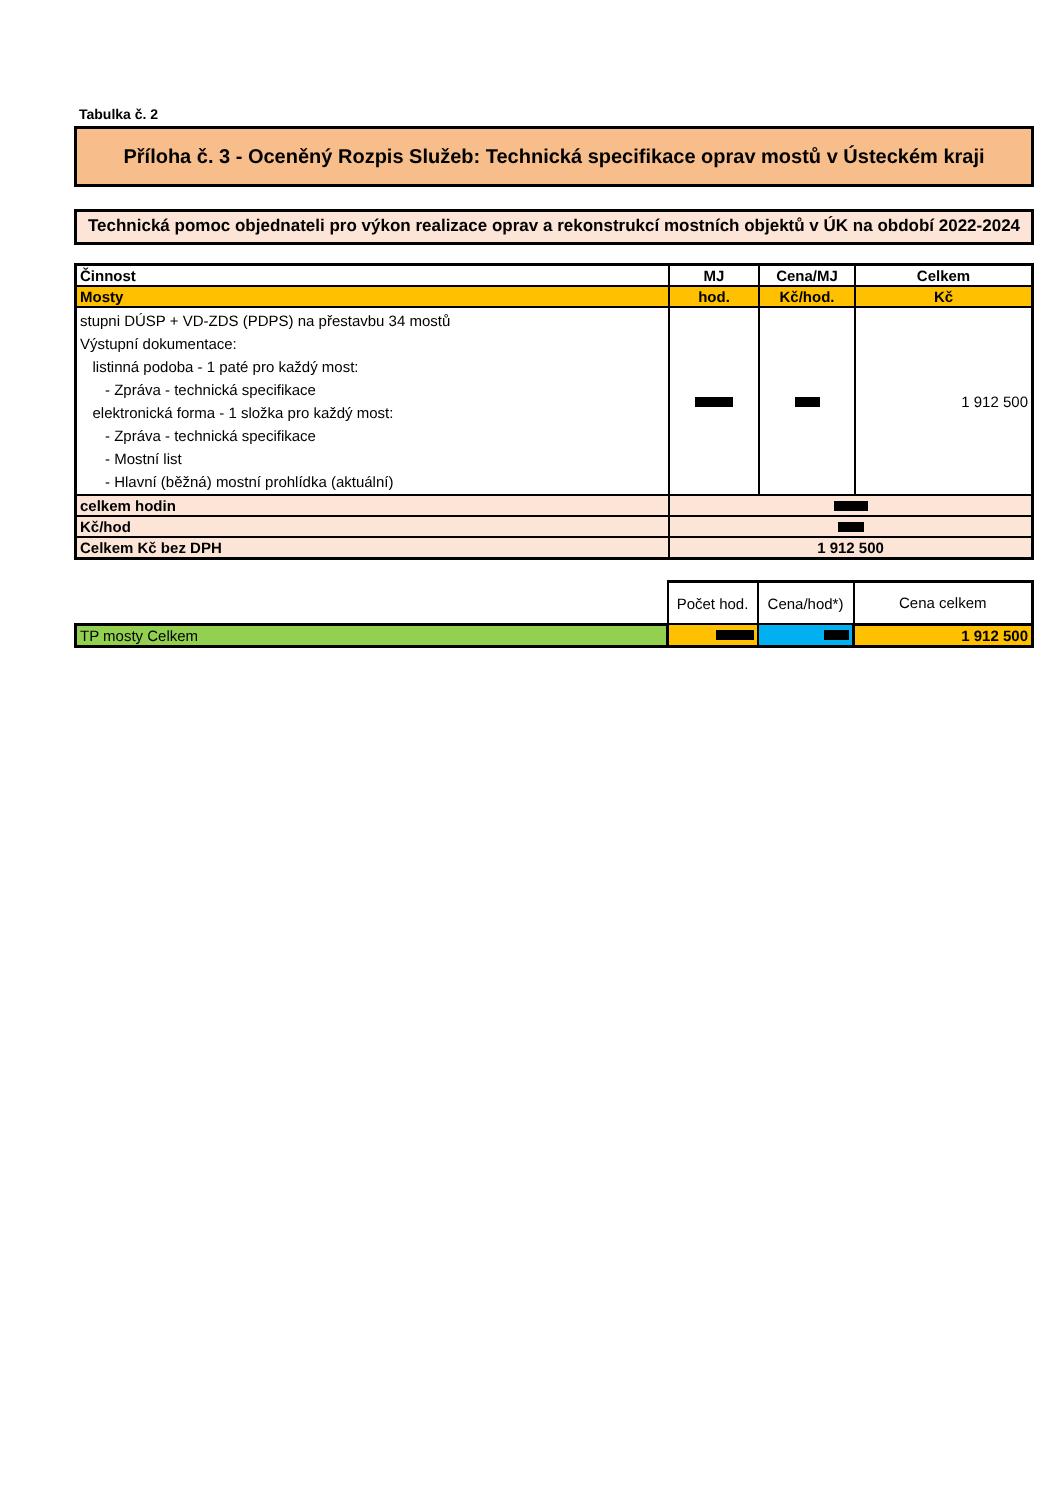Tabulka č. 2
Příloha č. 3 - Oceněný Rozpis Služeb: Technická specifikace oprav mostů v Ústeckém kraji
Technická pomoc objednateli pro výkon realizace oprav a rekonstrukcí mostních objektů v ÚK na období 2022-2024
| Činnost | MJ | Cena/MJ | Celkem |
| --- | --- | --- | --- |
| Mosty | hod. | Kč/hod. | Kč |
| stupni DÚSP + VD-ZDS (PDPS) na přestavbu 34 mostů Výstupní dokumentace: listinná podoba - 1 paté pro každý most: - Zpráva - technická specifikace elektronická forma - 1 složka pro každý most: - Zpráva - technická specifikace - Mostní list - Hlavní (běžná) mostní prohlídka (aktuální) | | | 1 912 500 |
| celkem hodin | | | |
| Kč/hod | | | |
| Celkem Kč bez DPH | 1 912 500 | | |
| | Počet hod. | Cena/hod*) | Cena celkem |
| TP mosty Celkem | | | 1 912 500 |